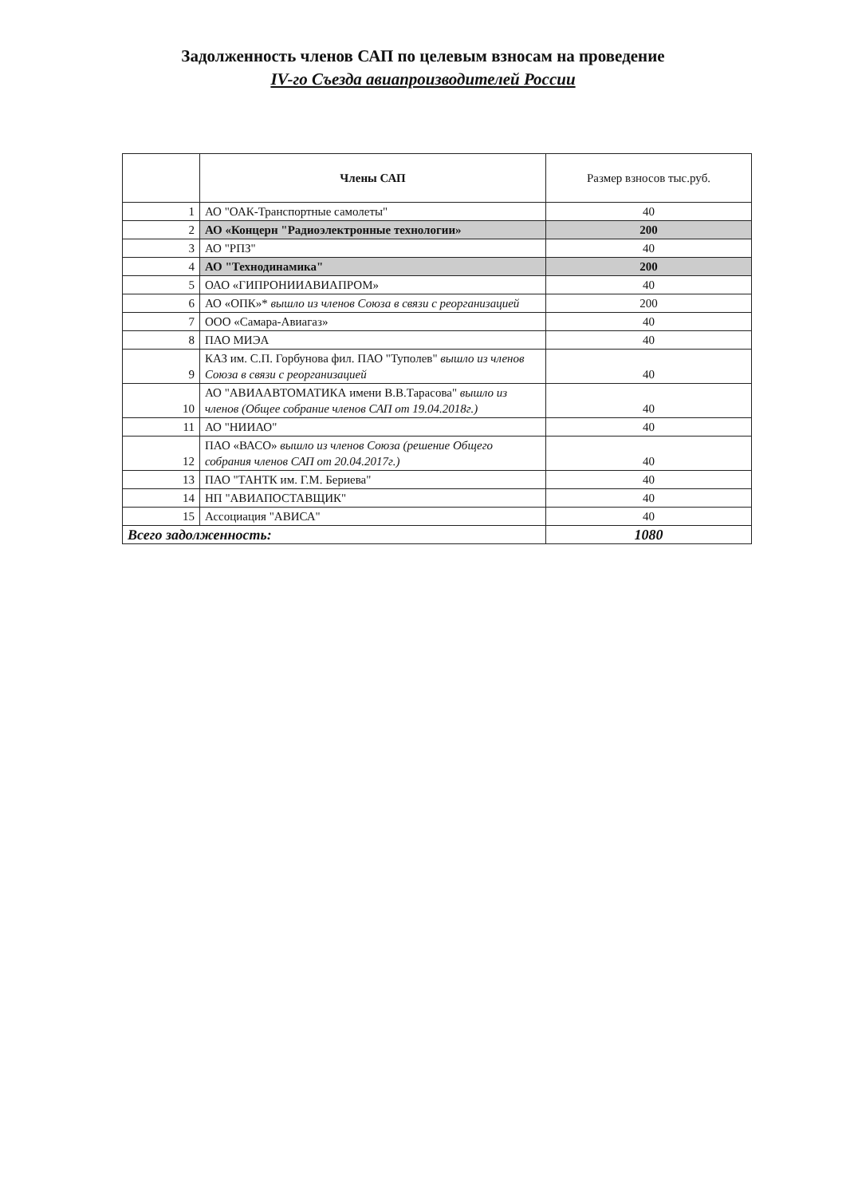Задолженность членов САП по целевым взносам на проведение
IV-го Съезда авиапроизводителей России
| | Члены САП | Размер взносов тыс.руб. |
| --- | --- | --- |
| 1 | АО "ОАК-Транспортные самолеты" | 40 |
| 2 | АО «Концерн "Радиоэлектронные технологии» | 200 |
| 3 | АО "РПЗ" | 40 |
| 4 | АО "Технодинамика" | 200 |
| 5 | ОАО «ГИПРОНИИАВИАПРОМ» | 40 |
| 6 | АО «ОПК»* вышло из членов Союза в связи с реорганизацией | 200 |
| 7 | ООО «Самара-Авиагаз» | 40 |
| 8 | ПАО МИЭА | 40 |
| 9 | КАЗ им. С.П. Горбунова фил. ПАО "Туполев" вышло из членов Союза в связи с реорганизацией | 40 |
| 10 | АО "АВИААВТОМАТИКА имени В.В.Тарасова" вышло из членов (Общее собрание членов САП от 19.04.2018г.) | 40 |
| 11 | АО "НИИАО" | 40 |
| 12 | ПАО «ВАСО» вышло из членов Союза (решение Общего собрания членов САП от 20.04.2017г.) | 40 |
| 13 | ПАО "ТАНТК им. Г.М. Бериева" | 40 |
| 14 | НП "АВИАПОСТАВЩИК" | 40 |
| 15 | Ассоциация "АВИСА" | 40 |
| Всего задолженность: | | 1080 |